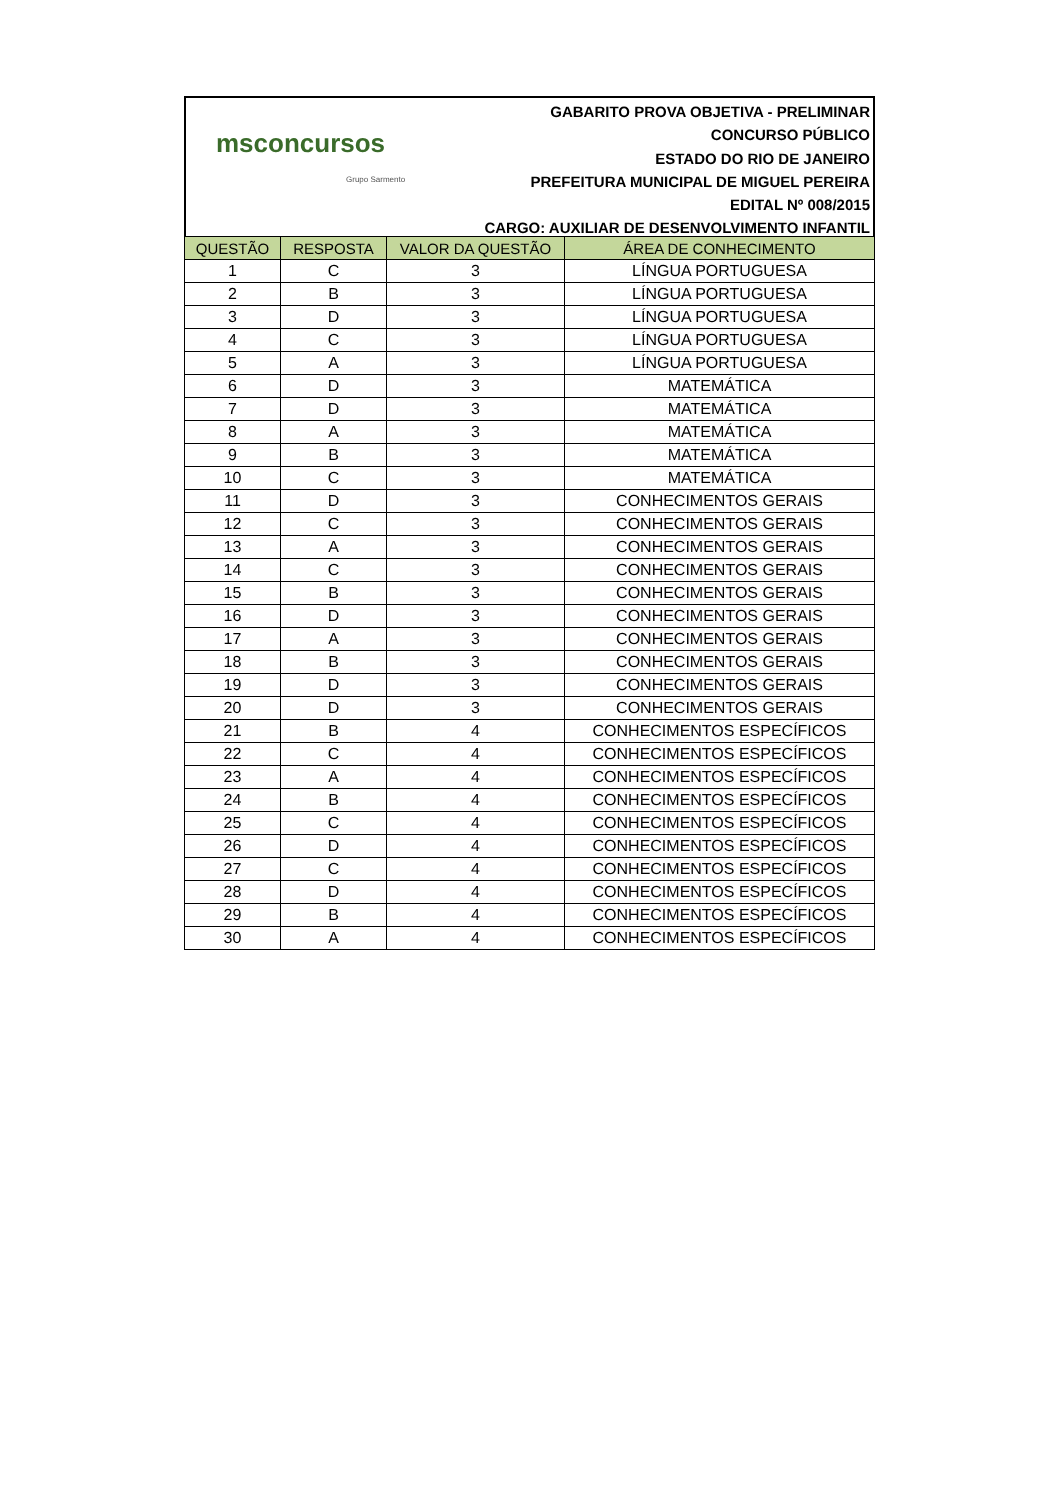msconcursos
Grupo Sarmento
GABARITO PROVA OBJETIVA - PRELIMINAR
CONCURSO PÚBLICO
ESTADO DO RIO DE JANEIRO
PREFEITURA MUNICIPAL DE MIGUEL PEREIRA
EDITAL Nº 008/2015
CARGO: AUXILIAR DE DESENVOLVIMENTO INFANTIL
| QUESTÃO | RESPOSTA | VALOR DA QUESTÃO | ÁREA DE CONHECIMENTO |
| --- | --- | --- | --- |
| 1 | C | 3 | LÍNGUA PORTUGUESA |
| 2 | B | 3 | LÍNGUA PORTUGUESA |
| 3 | D | 3 | LÍNGUA PORTUGUESA |
| 4 | C | 3 | LÍNGUA PORTUGUESA |
| 5 | A | 3 | LÍNGUA PORTUGUESA |
| 6 | D | 3 | MATEMÁTICA |
| 7 | D | 3 | MATEMÁTICA |
| 8 | A | 3 | MATEMÁTICA |
| 9 | B | 3 | MATEMÁTICA |
| 10 | C | 3 | MATEMÁTICA |
| 11 | D | 3 | CONHECIMENTOS GERAIS |
| 12 | C | 3 | CONHECIMENTOS GERAIS |
| 13 | A | 3 | CONHECIMENTOS GERAIS |
| 14 | C | 3 | CONHECIMENTOS GERAIS |
| 15 | B | 3 | CONHECIMENTOS GERAIS |
| 16 | D | 3 | CONHECIMENTOS GERAIS |
| 17 | A | 3 | CONHECIMENTOS GERAIS |
| 18 | B | 3 | CONHECIMENTOS GERAIS |
| 19 | D | 3 | CONHECIMENTOS GERAIS |
| 20 | D | 3 | CONHECIMENTOS GERAIS |
| 21 | B | 4 | CONHECIMENTOS ESPECÍFICOS |
| 22 | C | 4 | CONHECIMENTOS ESPECÍFICOS |
| 23 | A | 4 | CONHECIMENTOS ESPECÍFICOS |
| 24 | B | 4 | CONHECIMENTOS ESPECÍFICOS |
| 25 | C | 4 | CONHECIMENTOS ESPECÍFICOS |
| 26 | D | 4 | CONHECIMENTOS ESPECÍFICOS |
| 27 | C | 4 | CONHECIMENTOS ESPECÍFICOS |
| 28 | D | 4 | CONHECIMENTOS ESPECÍFICOS |
| 29 | B | 4 | CONHECIMENTOS ESPECÍFICOS |
| 30 | A | 4 | CONHECIMENTOS ESPECÍFICOS |